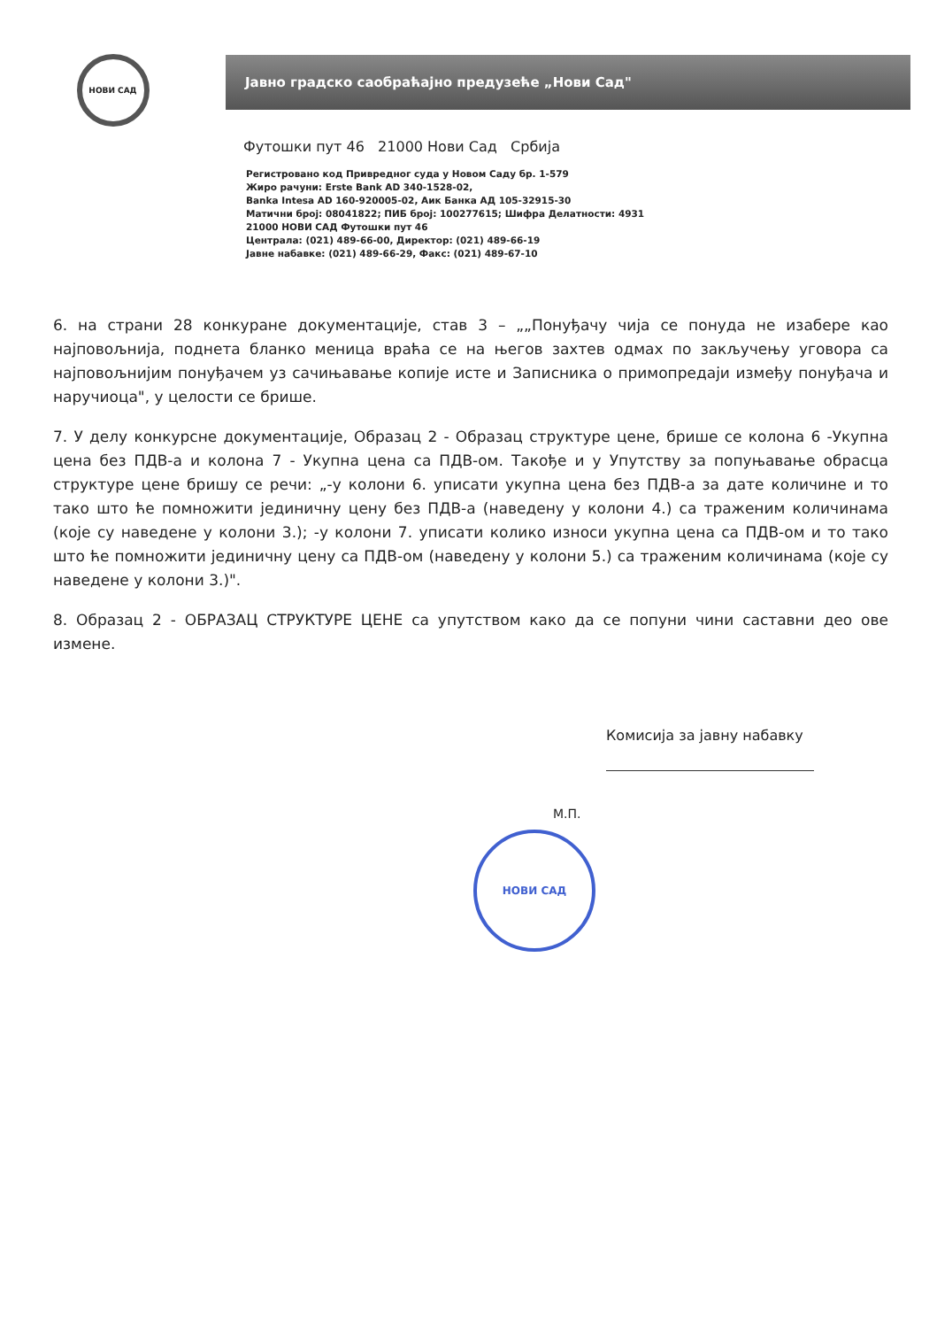НОВИ САД
Јавно градско саобраћајно предузеће „Нови Сад"
Футошки пут 46 21000 Нови Сад Србија
Регистровано код Привредног суда у Новом Саду бр. 1-579
Жиро рачуни: Erste Bank AD 340-1528-02,
Banka Intesa AD 160-920005-02, Аик Банка АД 105-32915-30
Матични број: 08041822; ПИБ број: 100277615; Шифра Делатности: 4931
21000 НОВИ САД Футошки пут 46
Централа: (021) 489-66-00, Директор: (021) 489-66-19
Јавне набавке: (021) 489-66-29, Факс: (021) 489-67-10
6. на страни 28 конкуране документације, став 3 – „„Понуђачу чија се понуда не изабере као најповољнија, поднета бланко меница враћа се на његов захтев одмах по закључењу уговора са најповољнијим понуђачем уз сачињавање копије исте и Записника о примопредаји између понуђача и наручиоца", у целости се брише.
7. У делу конкурсне документације, Образац 2 - Образац структуре цене, брише се колона 6 -Укупна цена без ПДВ-а и колона 7 - Укупна цена са ПДВ-ом. Такође и у Упутству за попуњавање обрасца структуре цене бришу се речи: „-у колони 6. уписати укупна цена без ПДВ-а за дате количине и то тако што ће помножити јединичну цену без ПДВ-а (наведену у колони 4.) са траженим количинама (које су наведене у колони 3.); -у колони 7. уписати колико износи укупна цена са ПДВ-ом и то тако што ће помножити јединичну цену са ПДВ-ом (наведену у колони 5.) са траженим количинама (које су наведене у колони 3.)".
8. Образац 2 - ОБРАЗАЦ СТРУКТУРЕ ЦЕНЕ са упутством како да се попуни чини саставни део ове измене.
Комисија за јавну набавку
М.П.
НОВИ САД